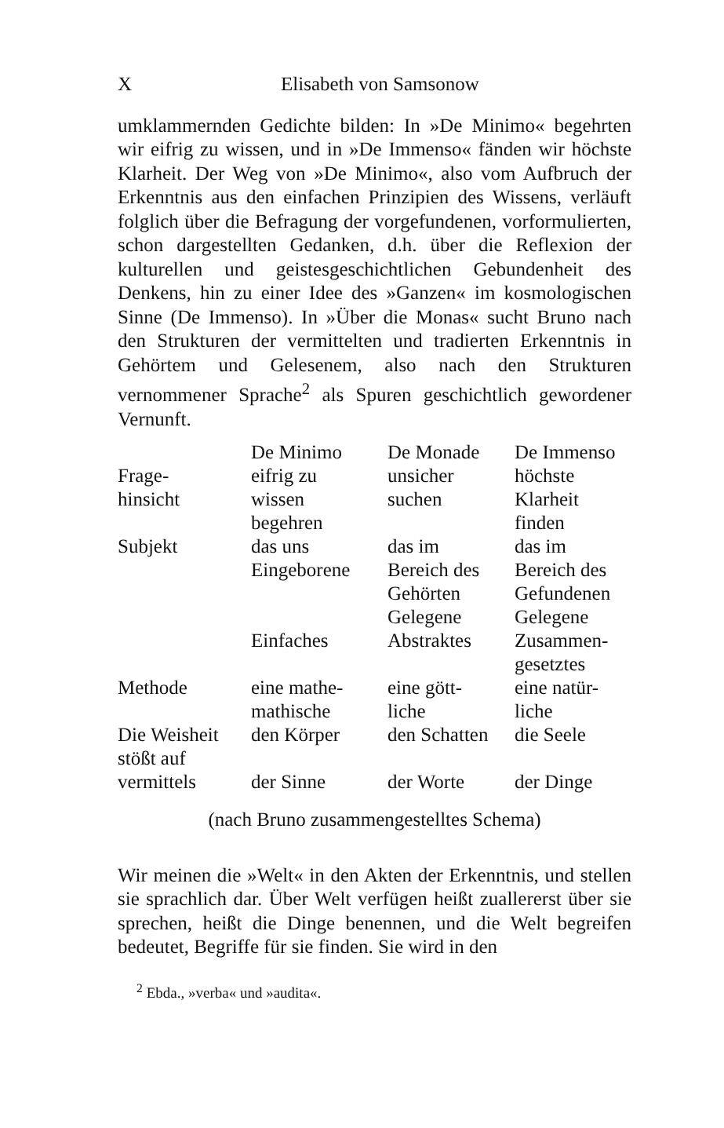X Elisabeth von Samsonow
umklammernden Gedichte bilden: In »De Minimo« begehrten wir eifrig zu wissen, und in »De Immenso« fänden wir höchste Klarheit. Der Weg von »De Minimo«, also vom Aufbruch der Erkenntnis aus den einfachen Prinzipien des Wissens, verläuft folglich über die Befragung der vorgefundenen, vorformulierten, schon dargestellten Gedanken, d.h. über die Reflexion der kulturellen und geistesgeschichtlichen Gebundenheit des Denkens, hin zu einer Idee des »Ganzen« im kosmologischen Sinne (De Immenso). In »Über die Monas« sucht Bruno nach den Strukturen der vermittelten und tradierten Erkenntnis in Gehörtem und Gelesenem, also nach den Strukturen vernommener Sprache<sup>2</sup> als Spuren geschichtlich gewordener Vernunft.
| | De Minimo | De Monade | De Immenso |
| --- | --- | --- | --- |
| Frage- hinsicht | eifrig zu wissen begehren | unsicher suchen | höchste Klarheit finden |
| Subjekt | das uns Eingeborene | das im Bereich des Gehörten Gelegene | das im Bereich des Gefundenen Gelegene |
| | Einfaches | Abstraktes | Zusammen- gesetztes |
| Methode | eine mathe- mathische | eine gött- liche | eine natür- liche |
| Die Weisheit stößt auf | den Körper | den Schatten | die Seele |
| vermittels | der Sinne | der Worte | der Dinge |
(nach Bruno zusammengestelltes Schema)
Wir meinen die »Welt« in den Akten der Erkenntnis, und stellen sie sprachlich dar. Über Welt verfügen heißt zuallererst über sie sprechen, heißt die Dinge benennen, und die Welt begreifen bedeutet, Begriffe für sie finden. Sie wird in den
<sup>2</sup> Ebda., »verba« und »audita«.